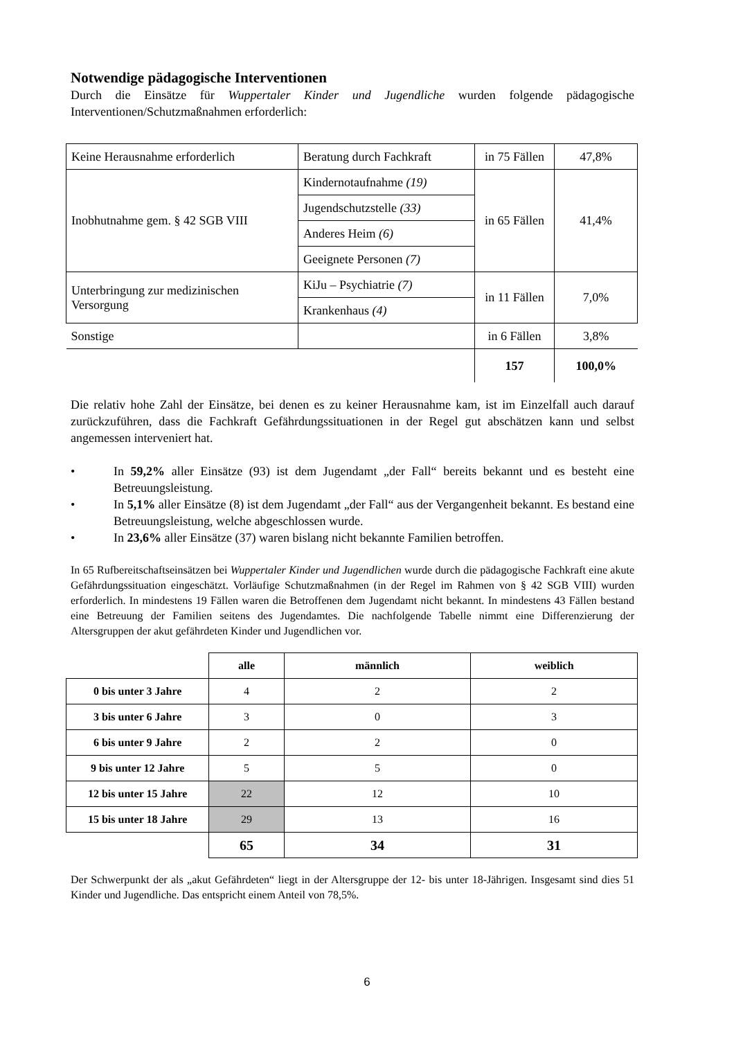Notwendige pädagogische Interventionen
Durch die Einsätze für Wuppertaler Kinder und Jugendliche wurden folgende pädagogische Interventionen/Schutzmaßnahmen erforderlich:
| Keine Herausnahme erforderlich | Beratung durch Fachkraft | in 75 Fällen | 47,8% |
| Inobhutnahme gem. § 42 SGB VIII | Kindernotaufnahme (19) | in 65 Fällen | 41,4% |
| | Jugendschutzstelle (33) | | |
| | Anderes Heim (6) | | |
| | Geeignete Personen (7) | | |
| Unterbringung zur medizinischen Versorgung | KiJu – Psychiatrie (7) | in 11 Fällen | 7,0% |
| | Krankenhaus (4) | | |
| Sonstige | | in 6 Fällen | 3,8% |
| | | 157 | 100,0% |
Die relativ hohe Zahl der Einsätze, bei denen es zu keiner Herausnahme kam, ist im Einzelfall auch darauf zurückzuführen, dass die Fachkraft Gefährdungssituationen in der Regel gut abschätzen kann und selbst angemessen interveniert hat.
•
In 59,2% aller Einsätze (93) ist dem Jugendamt „der Fall“ bereits bekannt und es besteht eine Betreuungsleistung.
•
In 5,1% aller Einsätze (8) ist dem Jugendamt „der Fall“ aus der Vergangenheit bekannt. Es bestand eine Betreuungsleistung, welche abgeschlossen wurde.
•
In 23,6% aller Einsätze (37) waren bislang nicht bekannte Familien betroffen.
In 65 Rufbereitschaftseinsätzen bei Wuppertaler Kinder und Jugendlichen wurde durch die pädagogische Fachkraft eine akute Gefährdungssituation eingeschätzt. Vorläufige Schutzmaßnahmen (in der Regel im Rahmen von § 42 SGB VIII) wurden erforderlich. In mindestens 19 Fällen waren die Betroffenen dem Jugendamt nicht bekannt. In mindestens 43 Fällen bestand eine Betreuung der Familien seitens des Jugendamtes. Die nachfolgende Tabelle nimmt eine Differenzierung der Altersgruppen der akut gefährdeten Kinder und Jugendlichen vor.
| | alle | männlich | weiblich |
| --- | --- | --- | --- |
| 0 bis unter 3 Jahre | 4 | 2 | 2 |
| 3 bis unter 6 Jahre | 3 | 0 | 3 |
| 6 bis unter 9 Jahre | 2 | 2 | 0 |
| 9 bis unter 12 Jahre | 5 | 5 | 0 |
| 12 bis unter 15 Jahre | 22 | 12 | 10 |
| 15 bis unter 18 Jahre | 29 | 13 | 16 |
| | 65 | 34 | 31 |
Der Schwerpunkt der als „akut Gefährdeten“ liegt in der Altersgruppe der 12- bis unter 18-Jährigen. Insgesamt sind dies 51 Kinder und Jugendliche. Das entspricht einem Anteil von 78,5%.
6